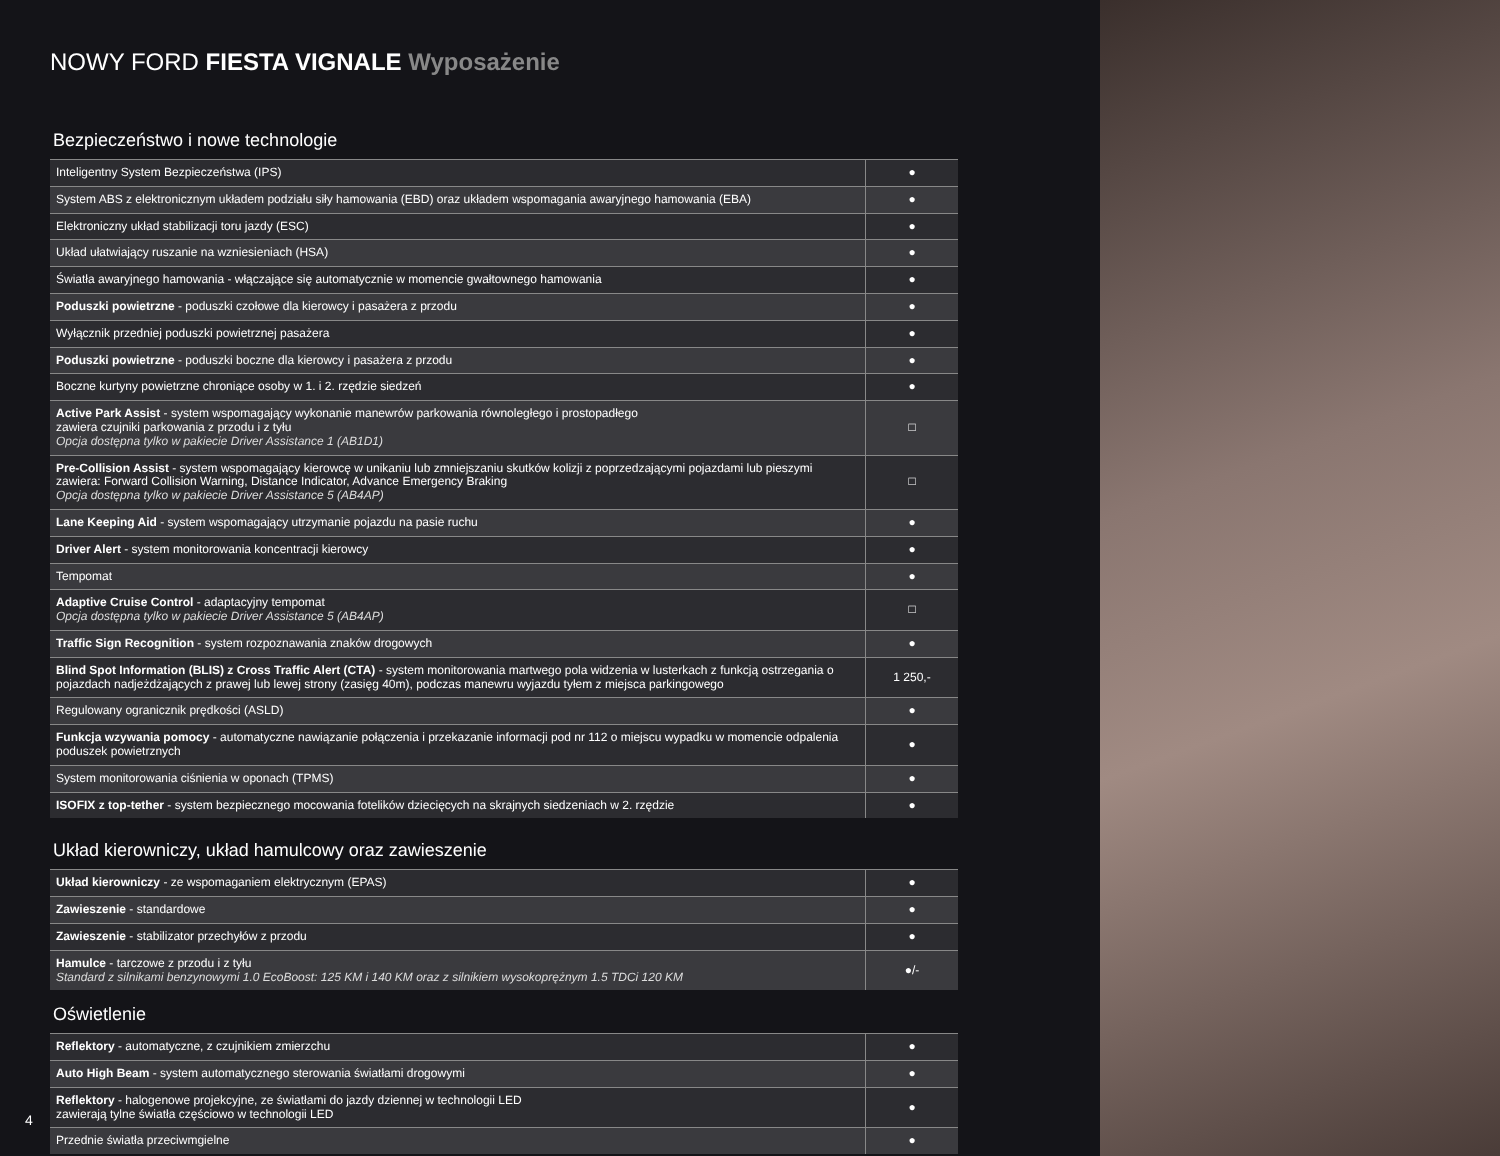NOWY FORD FIESTA VIGNALE Wyposażenie
Bezpieczeństwo i nowe technologie
| Inteligentny System Bezpieczeństwa (IPS) | ● |
| System ABS z elektronicznym układem podziału siły hamowania (EBD) oraz układem wspomagania awaryjnego hamowania (EBA) | ● |
| Elektroniczny układ stabilizacji toru jazdy (ESC) | ● |
| Układ ułatwiający ruszanie na wzniesieniach (HSA) | ● |
| Światła awaryjnego hamowania - włączające się automatycznie w momencie gwałtownego hamowania | ● |
| Poduszki powietrzne - poduszki czołowe dla kierowcy i pasażera z przodu | ● |
| Wyłącznik przedniej poduszki powietrznej pasażera | ● |
| Poduszki powietrzne - poduszki boczne dla kierowcy i pasażera z przodu | ● |
| Boczne kurtyny powietrzne chroniące osoby w 1. i 2. rzędzie siedzeń | ● |
| Active Park Assist - system wspomagający wykonanie manewrów parkowania równoległego i prostopadłego zawiera czujniki parkowania z przodu i z tyłu Opcja dostępna tylko w pakiecie Driver Assistance 1 (AB1D1) | □ |
| Pre-Collision Assist - system wspomagający kierowcę w unikaniu lub zmniejszaniu skutków kolizji z poprzedzającymi pojazdami lub pieszymi zawiera: Forward Collision Warning, Distance Indicator, Advance Emergency Braking Opcja dostępna tylko w pakiecie Driver Assistance 5 (AB4AP) | □ |
| Lane Keeping Aid - system wspomagający utrzymanie pojazdu na pasie ruchu | ● |
| Driver Alert - system monitorowania koncentracji kierowcy | ● |
| Tempomat | ● |
| Adaptive Cruise Control - adaptacyjny tempomat Opcja dostępna tylko w pakiecie Driver Assistance 5 (AB4AP) | □ |
| Traffic Sign Recognition - system rozpoznawania znaków drogowych | ● |
| Blind Spot Information (BLIS) z Cross Traffic Alert (CTA) - system monitorowania martwego pola widzenia w lusterkach z funkcją ostrzegania o pojazdach nadjeżdżających z prawej lub lewej strony (zasięg 40m), podczas manewru wyjazdu tyłem z miejsca parkingowego | 1 250,- |
| Regulowany ogranicznik prędkości (ASLD) | ● |
| Funkcja wzywania pomocy - automatyczne nawiązanie połączenia i przekazanie informacji pod nr 112 o miejscu wypadku w momencie odpalenia poduszek powietrznych | ● |
| System monitorowania ciśnienia w oponach (TPMS) | ● |
| ISOFIX z top-tether - system bezpiecznego mocowania fotelików dziecięcych na skrajnych siedzeniach w 2. rzędzie | ● |
Układ kierowniczy, układ hamulcowy oraz zawieszenie
| Układ kierowniczy - ze wspomaganiem elektrycznym (EPAS) | ● |
| Zawieszenie - standardowe | ● |
| Zawieszenie - stabilizator przechyłów z przodu | ● |
| Hamulce - tarczowe z przodu i z tyłu Standard z silnikami benzynowymi 1.0 EcoBoost: 125 KM i 140 KM oraz z silnikiem wysokoprężnym 1.5 TDCi 120 KM | ●/- |
Oświetlenie
| Reflektory - automatyczne, z czujnikiem zmierzchu | ● |
| Auto High Beam - system automatycznego sterowania światłami drogowymi | ● |
| Reflektory - halogenowe projekcyjne, ze światłami do jazdy dziennej w technologii LED zawierają tylne światła częściowo w technologii LED | ● |
| Przednie światła przeciwmgielne | ● |
4